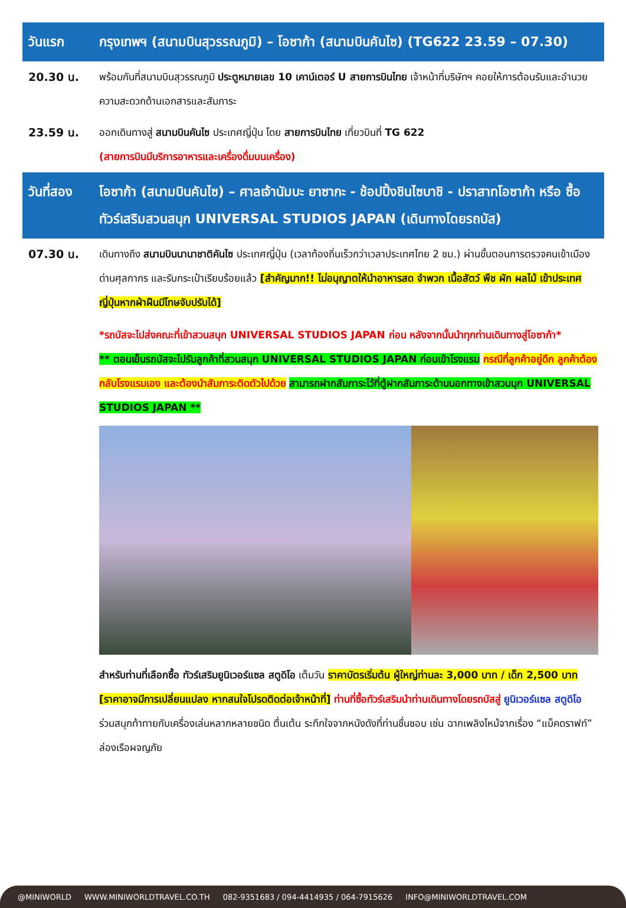| วันแรก | กรุงเทพฯ (สนามบินสุวรรณภูมิ) – โอซาก้า (สนามบินคันไซ) (TG622 23.59 – 07.30) |
| 20.30 น. | พร้อมกันที่สนามบินสุวรรณภูมิ ประตูหมายเลข 10 เคาน์เตอร์ U สายการบินไทย เจ้าหน้าที่บริษัทฯ คอยให้การต้อนรับและอำนวยความสะดวกด้านเอกสารและสัมภาระ |
| 23.59 น. | ออกเดินทางสู่ สนามบินคันไซ ประเทศญี่ปุ่น โดย สายการบินไทย เที่ยวบินที่ TG 622 (สายการบินมีบริการอาหารและเครื่องดื่มบนเครื่อง) |
| วันที่สอง | โอซาก้า (สนามบินคันไซ) – ศาลเจ้านัมบะ ยาซากะ - ช้อปปิ้งชินไซบาชิ - ปราสาทโอซาก้า หรือ ซื้อทัวร์เสริมสวนสนุก UNIVERSAL STUDIOS JAPAN (เดินทางโดยรถบัส) |
| 07.30 น. | เดินทางถึง สนามบินนานาชาติคันไซ ประเทศญี่ปุ่น (เวลาท้องถิ่นเร็วกว่าเวลาประเทศไทย 2 ชม.) ผ่านขั้นตอนการตรวจคนเข้าเมือง ด่านศุลกากร และรับกระเป๋าเรียบร้อยแล้ว [สำคัญมาก!! ไม่อนุญาตให้นำอาหารสด จำพวก เนื้อสัตว์ พืช ผัก ผลไม้ เข้าประเทศญี่ปุ่นหากฝ่าฝืนมีโทษจับปรับได้] *รถบัสจะไปส่งคณะที่เข้าสวนสนุก UNIVERSAL STUDIOS JAPAN ก่อน หลังจากนั้นนำทุกท่านเดินทางสู่โอซาก้า* ** ตอนเย็นรถบัสจะไปรับลูกค้าที่สวนสนุก UNIVERSAL STUDIOS JAPAN ก่อนเข้าโรงแรม กรณีที่ลูกค้าอยู่ดึก ลูกค้าต้องกลับโรงแรมเอง และต้องนำสัมภาระติดตัวไปด้วย สามารถฝากสัมภาระไว้ที่ตู้ฝากสัมภาระด้านนอกทางเข้าสวนนุก UNIVERSAL STUDIOS JAPAN ** สำหรับท่านที่เลือกซื้อ ทัวร์เสริมยูนิเวอร์แซล สตูดิโอ เต็มวัน ราคาบัตรเริ่มต้น ผู้ใหญ่ท่านละ 3,000 บาท / เด็ก 2,500 บาท [ราคาอาจมีการเปลี่ยนแปลง หากสนใจโปรดติดต่อเจ้าหน้าที่] ท่านที่ซื้อทัวร์เสริมนำท่านเดินทางโดยรถบัสสู่ ยูนิเวอร์แซล สตูดิโอ ร่วมสนุกท้าทายกับเครื่องเล่นหลากหลายชนิด ตื่นเต้น ระทึกใจจากหนังดังที่ท่านชื่นชอบ เช่น ฉากเพลิงไหม้จากเรื่อง “แบ็คดราฟท์” ล่องเรือผจญภัย |
@MINIWORLD WWW.MINIWORLDTRAVEL.CO.TH 082-9351683 / 094-4414935 / 064-7915626 INFO@MINIWORLDTRAVEL.COM